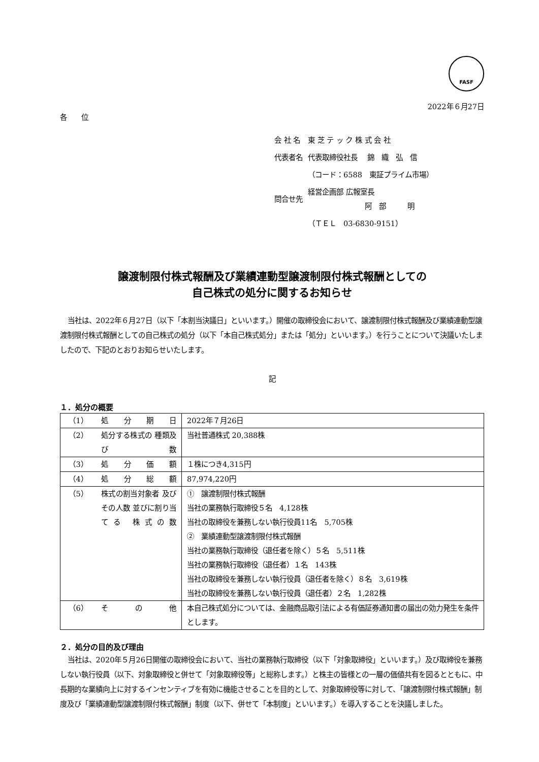FASF
2022年６月27日
各　　位
| 会 社 名 | 東 芝 テ ッ ク 株 式 会 社 |
| 代表者名 | 代表取締役社長 錦 織 弘 信 |
| | （コード：6588 東証プライム市場） |
| 問合せ先 | 経営企画部 広報室長 阿 部 明 |
| | （ＴＥＬ 03-6830-9151） |
譲渡制限付株式報酬及び業績連動型譲渡制限付株式報酬としての
自己株式の処分に関するお知らせ
当社は、2022年６月27日（以下「本割当決議日」といいます。）開催の取締役会において、譲渡制限付株式報酬及び業績連動型譲渡制限付株式報酬としての自己株式の処分（以下「本自己株式処分」または「処分」といいます。）を行うことについて決議いたしましたので、下記のとおりお知らせいたします。
記
１．処分の概要
| （1） | 処分期日 | 2022年７月26日 |
| （2） | 処分する株式の 種類及び数 | 当社普通株式 20,388株 |
| （3） | 処分価額 | １株につき4,315円 |
| （4） | 処分総額 | 87,974,220円 |
| （5） | 株式の割当対象者 及びその人数 並びに割り当てる 株式の数 | ① 譲渡制限付株式報酬 当社の業務執行取締役５名 4,128株 当社の取締役を兼務しない執行役員11名 5,705株 ② 業績連動型譲渡制限付株式報酬 当社の業務執行取締役（退任者を除く）５名 5,511株 当社の業務執行取締役（退任者）１名 143株 当社の取締役を兼務しない執行役員（退任者を除く）８名 3,619株 当社の取締役を兼務しない執行役員（退任者）２名 1,282株 |
| （6） | その他 | 本自己株式処分については、金融商品取引法による有価証券通知書の届出の効力発生を条件とします。 |
２．処分の目的及び理由
当社は、2020年５月26日開催の取締役会において、当社の業務執行取締役（以下「対象取締役」といいます。）及び取締役を兼務しない執行役員（以下、対象取締役と併せて「対象取締役等」と総称します。）と株主の皆様との一層の価値共有を図るとともに、中長期的な業績向上に対するインセンティブを有効に機能させることを目的として、対象取締役等に対して、「譲渡制限付株式報酬」制度及び「業績連動型譲渡制限付株式報酬」制度（以下、併せて「本制度」といいます。）を導入することを決議しました。